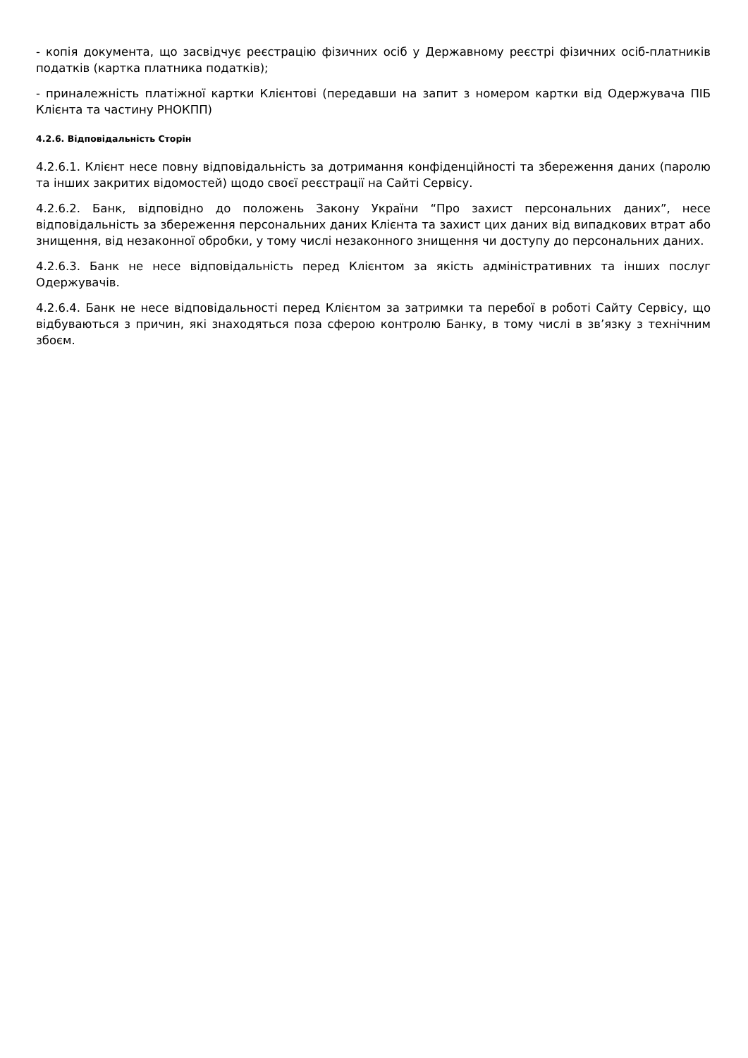- копія документа, що засвідчує реєстрацію фізичних осіб у Державному реєстрі фізичних осіб-платників податків (картка платника податків);
- приналежність платіжної картки Клієнтові (передавши на запит з номером картки від Одержувача ПІБ Клієнта та частину РНОКПП)
4.2.6. Відповідальність Сторін
4.2.6.1. Клієнт несе повну відповідальність за дотримання конфіденційності та збереження даних (паролю та інших закритих відомостей) щодо своєї реєстрації на Сайті Сервісу.
4.2.6.2. Банк, відповідно до положень Закону України “Про захист персональних даних”, несе відповідальність за збереження персональних даних Клієнта та захист цих даних від випадкових втрат або знищення, від незаконної обробки, у тому числі незаконного знищення чи доступу до персональних даних.
4.2.6.3. Банк не несе відповідальність перед Клієнтом за якість адміністративних та інших послуг Одержувачів.
4.2.6.4. Банк не несе відповідальності перед Клієнтом за затримки та перебої в роботі Сайту Сервісу, що відбуваються з причин, які знаходяться поза сферою контролю Банку, в тому числі в зв’язку з технічним збоєм.